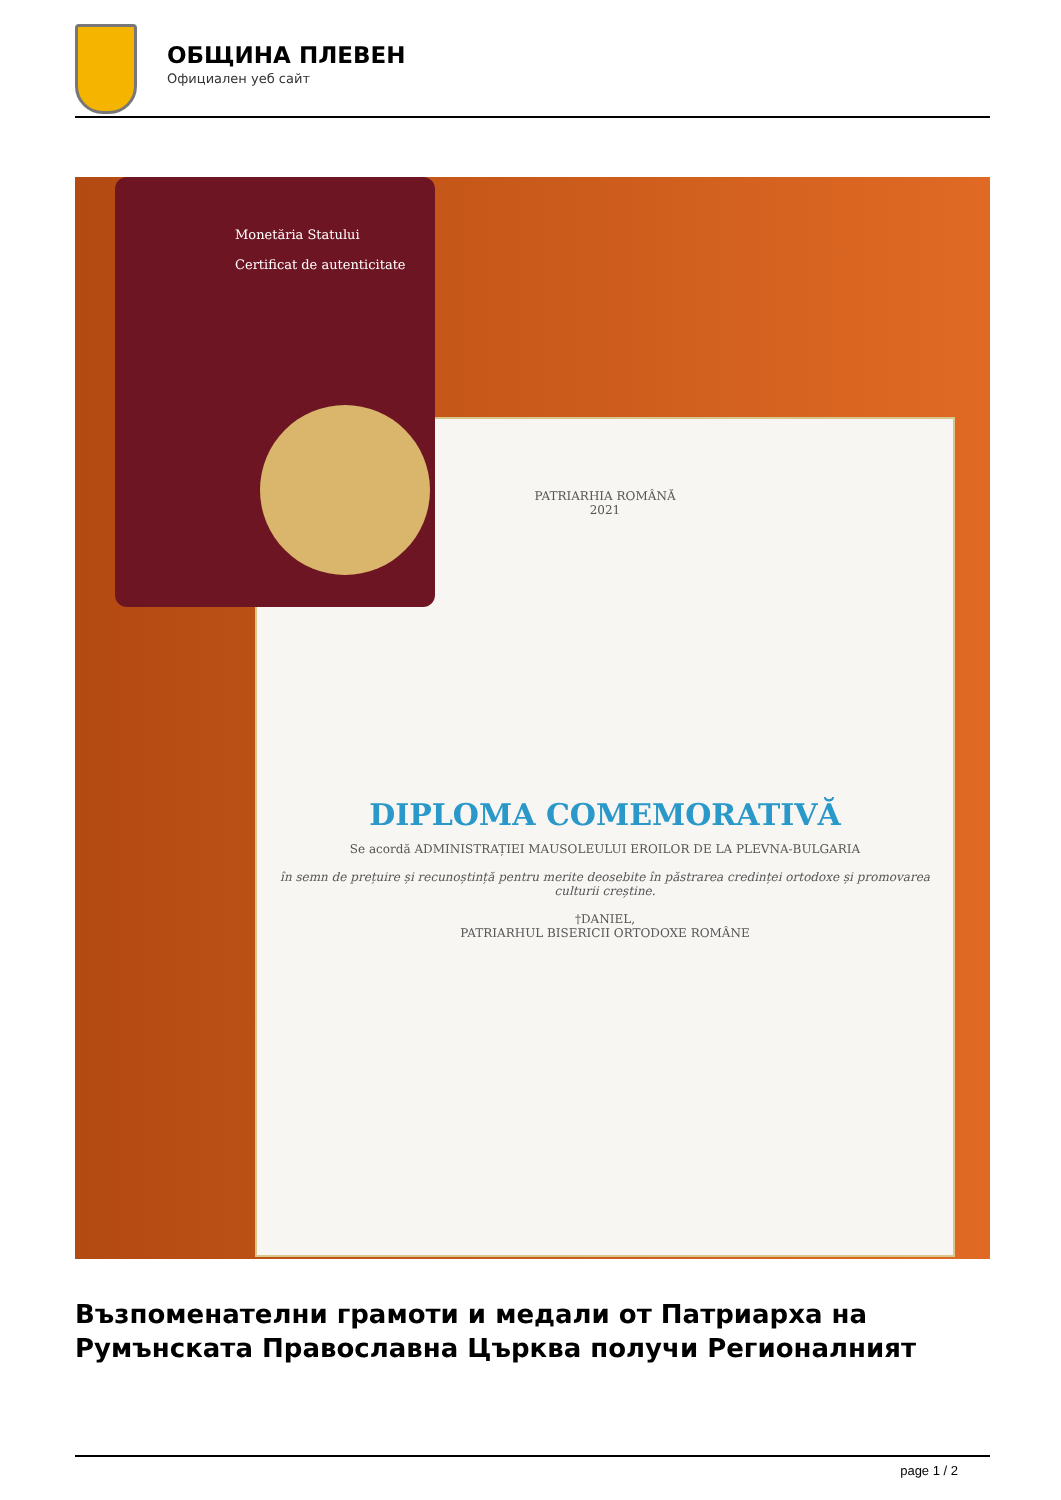ОБЩИНА ПЛЕВЕН
Официален уеб сайт
PATRIARHIA ROMÂNĂ
2021
DIPLOMA COMEMORATIVĂ
Se acordă ADMINISTRAȚIEI MAUSOLEULUI EROILOR DE LA PLEVNA-BULGARIA
în semn de prețuire și recunoștință pentru merite deosebite în păstrarea credinței ortodoxe și promovarea culturii creștine.
†DANIEL,
PATRIARHUL BISERICII ORTODOXE ROMÂNE
Monetăria Statului
Certificat de autenticitate
Възпоменателни грамоти и медали от Патриарха на Румънската Православна Църква получи Регионалният
page 1 / 2